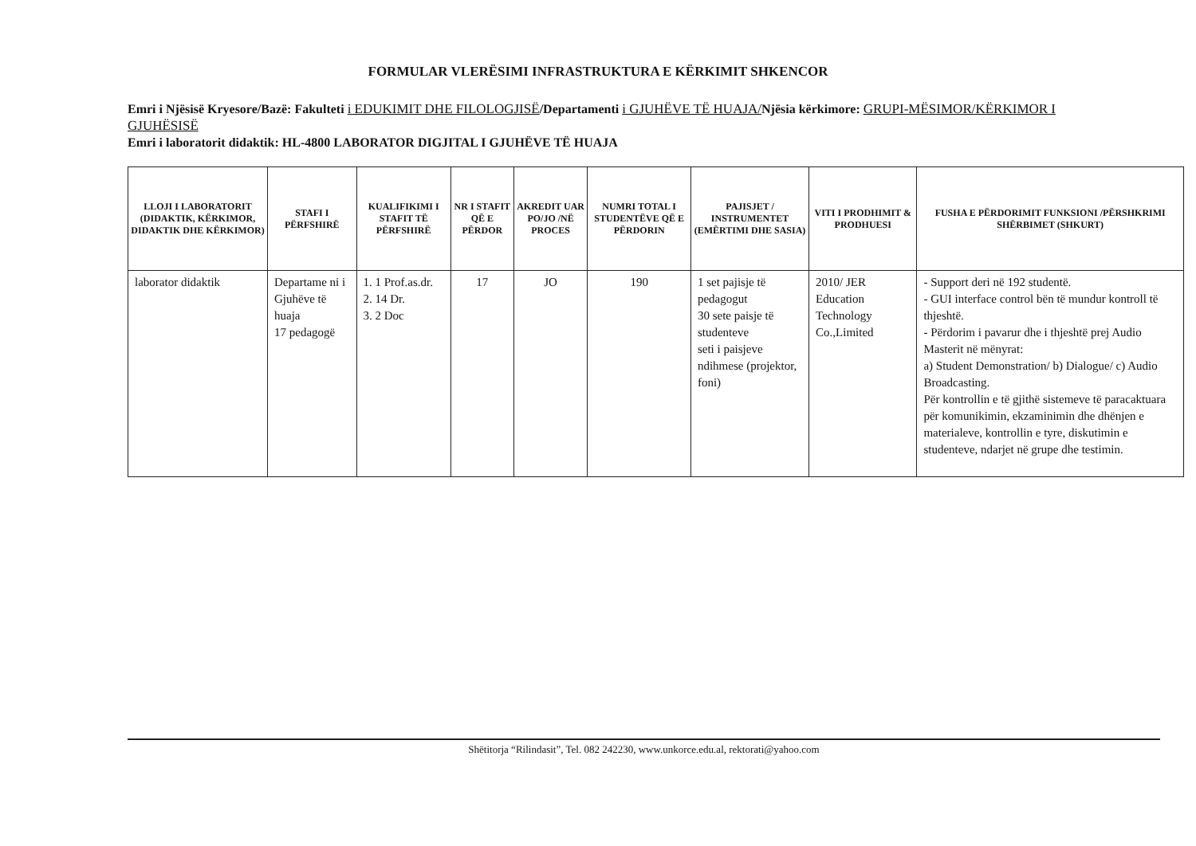FORMULAR VLERËSIMI INFRASTRUKTURA E KËRKIMIT SHKENCOR
Emri i Njësisë Kryesore/Bazë: Fakulteti i EDUKIMIT DHE FILOLOGJISË/Departamenti i GJUHËVE TË HUAJA/Njësia kërkimore: GRUPI-MËSIMOR/KËRKIMOR I GJUHËSISË
Emri i laboratorit didaktik: HL-4800 LABORATOR DIGJITAL I GJUHËVE TË HUAJA
| LLOJI I LABORATORIT (DIDAKTIK, KËRKIMOR, DIDAKTIK DHE KËRKIMOR) | STAFI I PËRFSHIRË | KUALIFIKIMI I STAFIT TË PËRFSHIRË | NR I STAFIT QË E PËRDOR | AKREDIT UAR PO/JO /NË PROCES | NUMRI TOTAL I STUDENTËVE QË E PËRDORIN | PAJISJET / INSTRUMENTET (EMËRTIMI DHE SASIA) | VITI I PRODHIMIT & PRODHUESI | FUSHA E PËRDORIMIT FUNKSIONI /PËRSHKRIMI SHËRBIMET (SHKURT) |
| --- | --- | --- | --- | --- | --- | --- | --- | --- |
| laborator didaktik | Departame ni i Gjuhëve të huaja 17 pedagogë | 1. 1 Prof.as.dr. 2. 14 Dr. 3. 2 Doc | 17 | JO | 190 | 1 set pajisje të pedagogut 30 sete paisje të studenteve seti i paisjeve ndihmese (projektor, foni) | 2010/ JER Education Technology Co.,Limited | - Support deri në 192 studentë. - GUI interface control bën të mundur kontroll të thjeshtë. - Përdorim i pavarur dhe i thjeshtë prej Audio Masterit në mënyrat: a) Student Demonstration/ b) Dialogue/ c) Audio Broadcasting. Për kontrollin e të gjithë sistemeve të paracaktuara për komunikimin, ekzaminimin dhe dhënjen e materialeve, kontrollin e tyre, diskutimin e studenteve, ndarjet në grupe dhe testimin. |
Shëtitorja “Rilindasit”, Tel. 082 242230, www.unkorce.edu.al, rektorati@yahoo.com